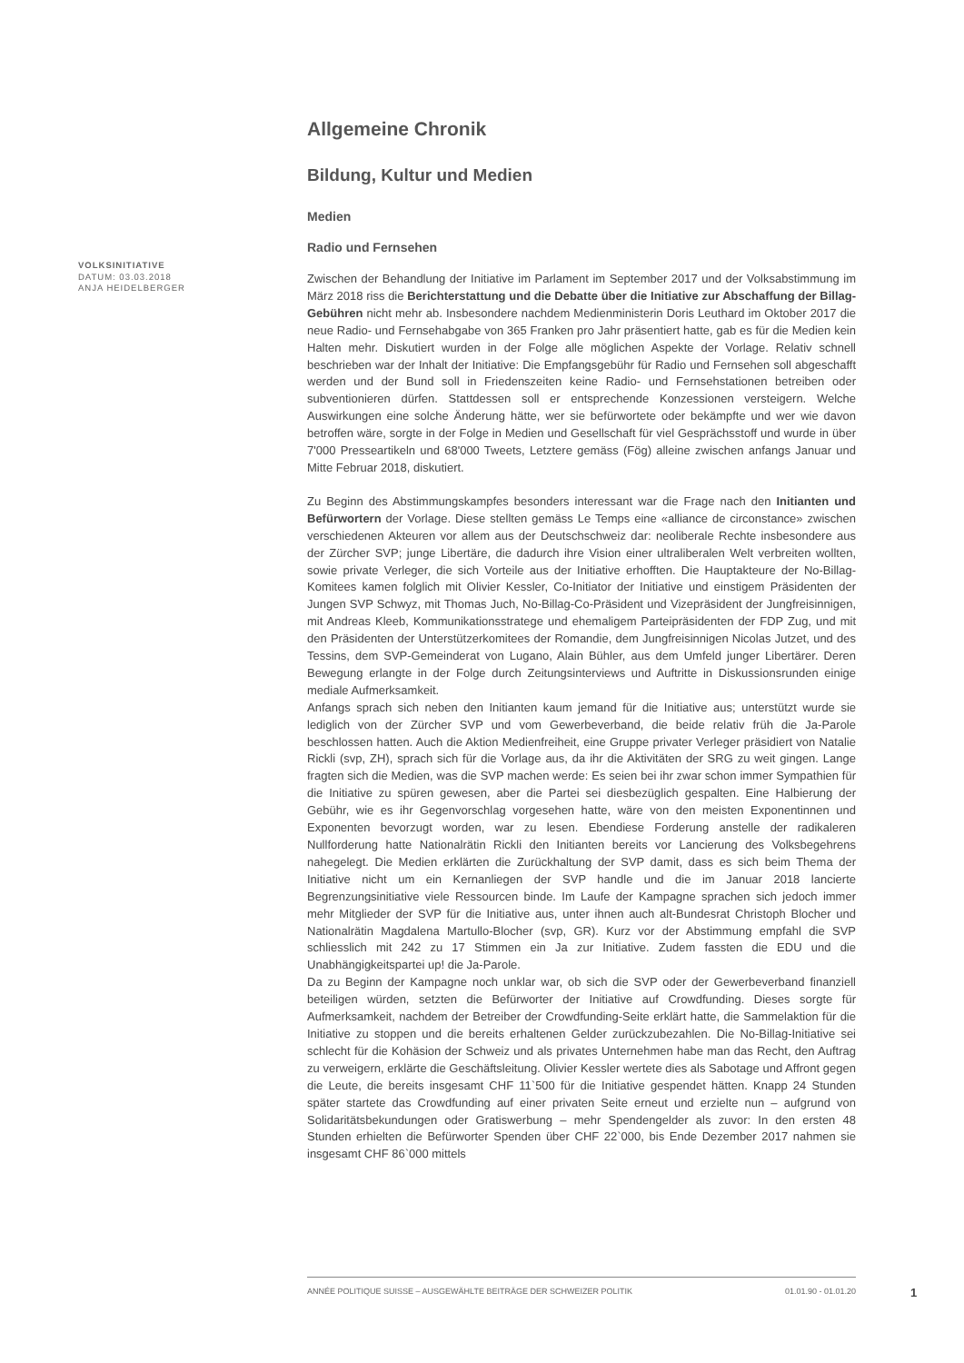Allgemeine Chronik
Bildung, Kultur und Medien
Medien
Radio und Fernsehen
Zwischen der Behandlung der Initiative im Parlament im September 2017 und der Volksabstimmung im März 2018 riss die Berichterstattung und die Debatte über die Initiative zur Abschaffung der Billag-Gebühren nicht mehr ab. Insbesondere nachdem Medienministerin Doris Leuthard im Oktober 2017 die neue Radio- und Fernsehabgabe von 365 Franken pro Jahr präsentiert hatte, gab es für die Medien kein Halten mehr. Diskutiert wurden in der Folge alle möglichen Aspekte der Vorlage. Relativ schnell beschrieben war der Inhalt der Initiative: Die Empfangsgebühr für Radio und Fernsehen soll abgeschafft werden und der Bund soll in Friedenszeiten keine Radio- und Fernsehstationen betreiben oder subventionieren dürfen. Stattdessen soll er entsprechende Konzessionen versteigern. Welche Auswirkungen eine solche Änderung hätte, wer sie befürwortete oder bekämpfte und wer wie davon betroffen wäre, sorgte in der Folge in Medien und Gesellschaft für viel Gesprächsstoff und wurde in über 7'000 Presseartikeln und 68'000 Tweets, Letztere gemäss (Fög) alleine zwischen anfangs Januar und Mitte Februar 2018, diskutiert.
Zu Beginn des Abstimmungskampfes besonders interessant war die Frage nach den Initianten und Befürwortern der Vorlage. Diese stellten gemäss Le Temps eine «alliance de circonstance» zwischen verschiedenen Akteuren vor allem aus der Deutschschweiz dar: neoliberale Rechte insbesondere aus der Zürcher SVP; junge Libertäre, die dadurch ihre Vision einer ultraliberalen Welt verbreiten wollten, sowie private Verleger, die sich Vorteile aus der Initiative erhofften. Die Hauptakteure der No-Billag-Komitees kamen folglich mit Olivier Kessler, Co-Initiator der Initiative und einstigem Präsidenten der Jungen SVP Schwyz, mit Thomas Juch, No-Billag-Co-Präsident und Vizepräsident der Jungfreisinnigen, mit Andreas Kleeb, Kommunikationsstratege und ehemaligem Parteipräsidenten der FDP Zug, und mit den Präsidenten der Unterstützerkomitees der Romandie, dem Jungfreisinnigen Nicolas Jutzet, und des Tessins, dem SVP-Gemeinderat von Lugano, Alain Bühler, aus dem Umfeld junger Libertärer. Deren Bewegung erlangte in der Folge durch Zeitungsinterviews und Auftritte in Diskussionsrunden einige mediale Aufmerksamkeit.
Anfangs sprach sich neben den Initianten kaum jemand für die Initiative aus; unterstützt wurde sie lediglich von der Zürcher SVP und vom Gewerbeverband, die beide relativ früh die Ja-Parole beschlossen hatten. Auch die Aktion Medienfreiheit, eine Gruppe privater Verleger präsidiert von Natalie Rickli (svp, ZH), sprach sich für die Vorlage aus, da ihr die Aktivitäten der SRG zu weit gingen. Lange fragten sich die Medien, was die SVP machen werde: Es seien bei ihr zwar schon immer Sympathien für die Initiative zu spüren gewesen, aber die Partei sei diesbezüglich gespalten. Eine Halbierung der Gebühr, wie es ihr Gegenvorschlag vorgesehen hatte, wäre von den meisten Exponentinnen und Exponenten bevorzugt worden, war zu lesen. Ebendiese Forderung anstelle der radikaleren Nullforderung hatte Nationalrätin Rickli den Initianten bereits vor Lancierung des Volksbegehrens nahegelegt. Die Medien erklärten die Zurückhaltung der SVP damit, dass es sich beim Thema der Initiative nicht um ein Kernanliegen der SVP handle und die im Januar 2018 lancierte Begrenzungsinitiative viele Ressourcen binde. Im Laufe der Kampagne sprachen sich jedoch immer mehr Mitglieder der SVP für die Initiative aus, unter ihnen auch alt-Bundesrat Christoph Blocher und Nationalrätin Magdalena Martullo-Blocher (svp, GR). Kurz vor der Abstimmung empfahl die SVP schliesslich mit 242 zu 17 Stimmen ein Ja zur Initiative. Zudem fassten die EDU und die Unabhängigkeitspartei up! die Ja-Parole.
Da zu Beginn der Kampagne noch unklar war, ob sich die SVP oder der Gewerbeverband finanziell beteiligen würden, setzten die Befürworter der Initiative auf Crowdfunding. Dieses sorgte für Aufmerksamkeit, nachdem der Betreiber der Crowdfunding-Seite erklärt hatte, die Sammelaktion für die Initiative zu stoppen und die bereits erhaltenen Gelder zurückzubezahlen. Die No-Billag-Initiative sei schlecht für die Kohäsion der Schweiz und als privates Unternehmen habe man das Recht, den Auftrag zu verweigern, erklärte die Geschäftsleitung. Olivier Kessler wertete dies als Sabotage und Affront gegen die Leute, die bereits insgesamt CHF 11`500 für die Initiative gespendet hätten. Knapp 24 Stunden später startete das Crowdfunding auf einer privaten Seite erneut und erzielte nun – aufgrund von Solidaritätsbekundungen oder Gratiswerbung – mehr Spendengelder als zuvor: In den ersten 48 Stunden erhielten die Befürworter Spenden über CHF 22`000, bis Ende Dezember 2017 nahmen sie insgesamt CHF 86`000 mittels
VOLKSINITIATIVE
DATUM: 03.03.2018
ANJA HEIDELBERGER
ANNÉE POLITIQUE SUISSE – AUSGEWÄHLTE BEITRÄGE DER SCHWEIZER POLITIK 01.01.90 - 01.01.20
1